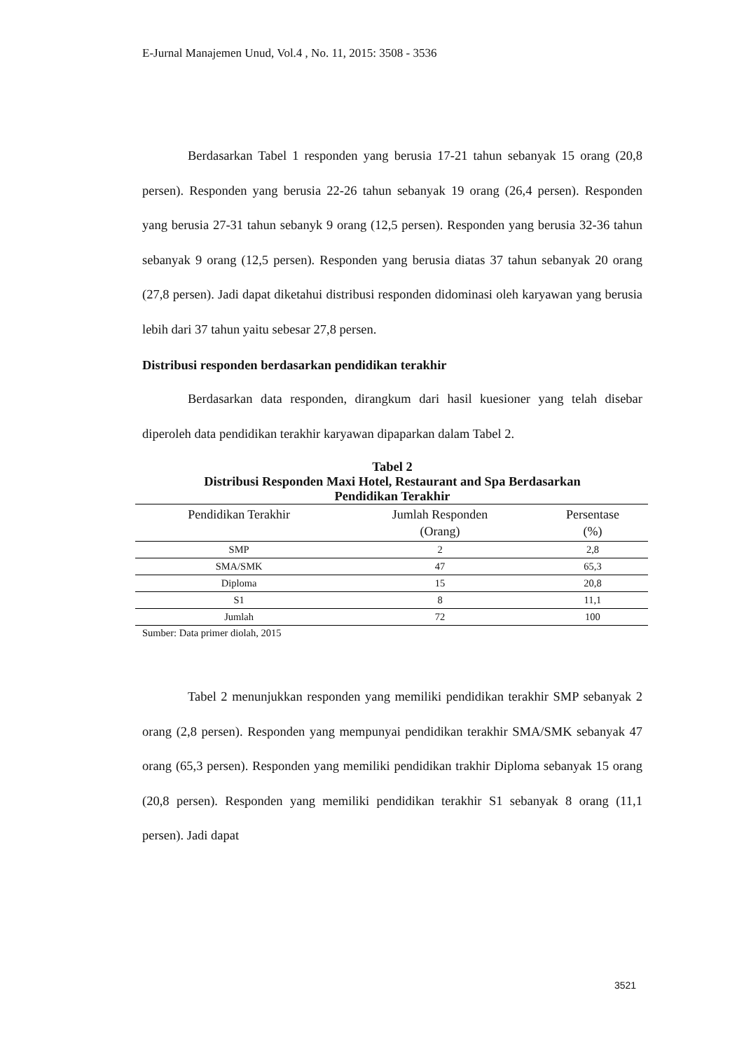E-Jurnal Manajemen Unud, Vol.4 , No. 11, 2015: 3508 - 3536
Berdasarkan Tabel 1 responden yang berusia 17-21 tahun sebanyak 15 orang (20,8 persen). Responden yang berusia 22-26 tahun sebanyak 19 orang (26,4 persen). Responden yang berusia 27-31 tahun sebanyk 9 orang (12,5 persen). Responden yang berusia 32-36 tahun sebanyak 9 orang (12,5 persen). Responden yang berusia diatas 37 tahun sebanyak 20 orang (27,8 persen). Jadi dapat diketahui distribusi responden didominasi oleh karyawan yang berusia lebih dari 37 tahun yaitu sebesar 27,8 persen.
Distribusi responden berdasarkan pendidikan terakhir
Berdasarkan data responden, dirangkum dari hasil kuesioner yang telah disebar diperoleh data pendidikan terakhir karyawan dipaparkan dalam Tabel 2.
Tabel 2
Distribusi Responden Maxi Hotel, Restaurant and Spa Berdasarkan
Pendidikan Terakhir
| Pendidikan Terakhir | Jumlah Responden (Orang) | Persentase (%) |
| --- | --- | --- |
| SMP | 2 | 2,8 |
| SMA/SMK | 47 | 65,3 |
| Diploma | 15 | 20,8 |
| S1 | 8 | 11,1 |
| Jumlah | 72 | 100 |
Sumber: Data primer diolah, 2015
Tabel 2 menunjukkan responden yang memiliki pendidikan terakhir SMP sebanyak 2 orang (2,8 persen). Responden yang mempunyai pendidikan terakhir SMA/SMK sebanyak 47 orang (65,3 persen). Responden yang memiliki pendidikan trakhir Diploma sebanyak 15 orang (20,8 persen). Responden yang memiliki pendidikan terakhir S1 sebanyak 8 orang (11,1 persen). Jadi dapat
3521